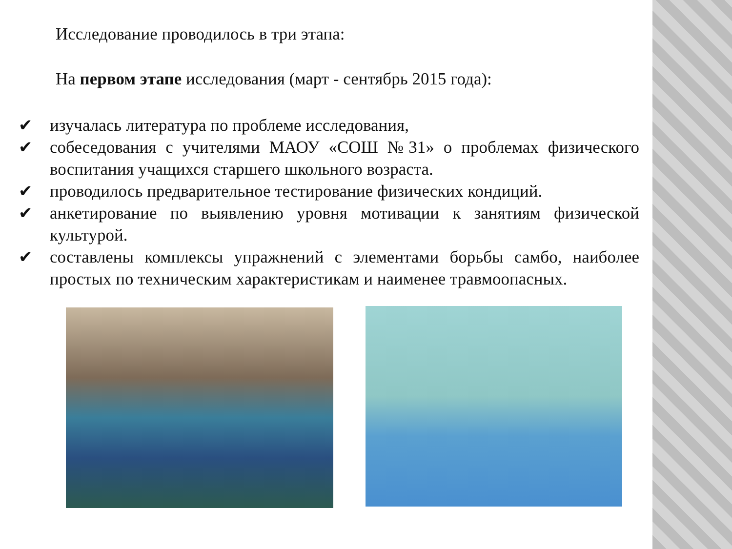Исследование проводилось в три этапа:
На первом этапе исследования (март - сентябрь 2015 года):
✔ изучалась литература по проблеме исследования,
✔ собеседования с учителями МАОУ «СОШ №31» о проблемах физического воспитания учащихся старшего школьного возраста.
✔ проводилось предварительное тестирование физических кондиций.
✔ анкетирование по выявлению уровня мотивации к занятиям физической культурой.
✔ составлены комплексы упражнений с элементами борьбы самбо, наиболее простых по техническим характеристикам и наименее травмоопасных.